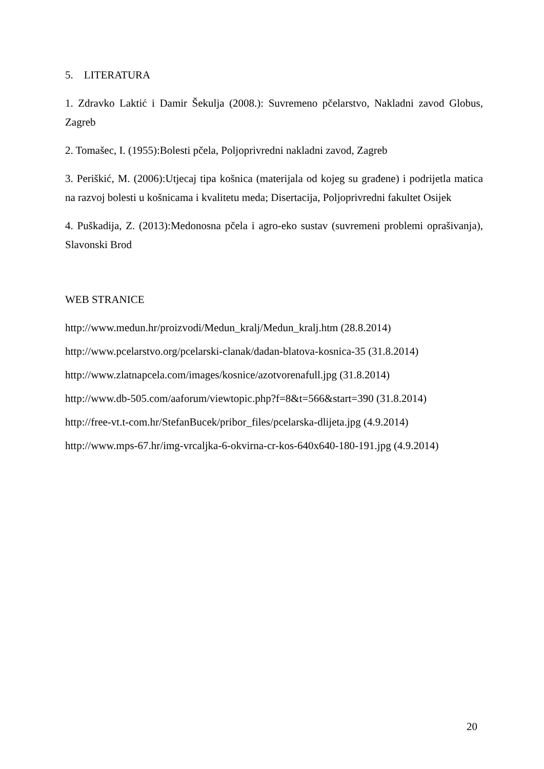5. LITERATURA
1. Zdravko Laktić i Damir Šekulja (2008.): Suvremeno pčelarstvo, Nakladni zavod Globus, Zagreb
2. Tomašec, I. (1955):Bolesti pčela, Poljoprivredni nakladni zavod, Zagreb
3. Periškić, M. (2006):Utjecaj tipa košnica (materijala od kojeg su građene) i podrijetla matica na razvoj bolesti u košnicama i kvalitetu meda; Disertacija, Poljoprivredni fakultet Osijek
4. Puškadija, Z. (2013):Medonosna pčela i agro-eko sustav (suvremeni problemi oprašivanja), Slavonski Brod
WEB STRANICE
http://www.medun.hr/proizvodi/Medun_kralj/Medun_kralj.htm (28.8.2014)
http://www.pcelarstvo.org/pcelarski-clanak/dadan-blatova-kosnica-35 (31.8.2014)
http://www.zlatnapcela.com/images/kosnice/azotvorenafull.jpg (31.8.2014)
http://www.db-505.com/aaforum/viewtopic.php?f=8&t=566&start=390 (31.8.2014)
http://free-vt.t-com.hr/StefanBucek/pribor_files/pcelarska-dlijeta.jpg (4.9.2014)
http://www.mps-67.hr/img-vrcaljka-6-okvirna-cr-kos-640x640-180-191.jpg (4.9.2014)
20